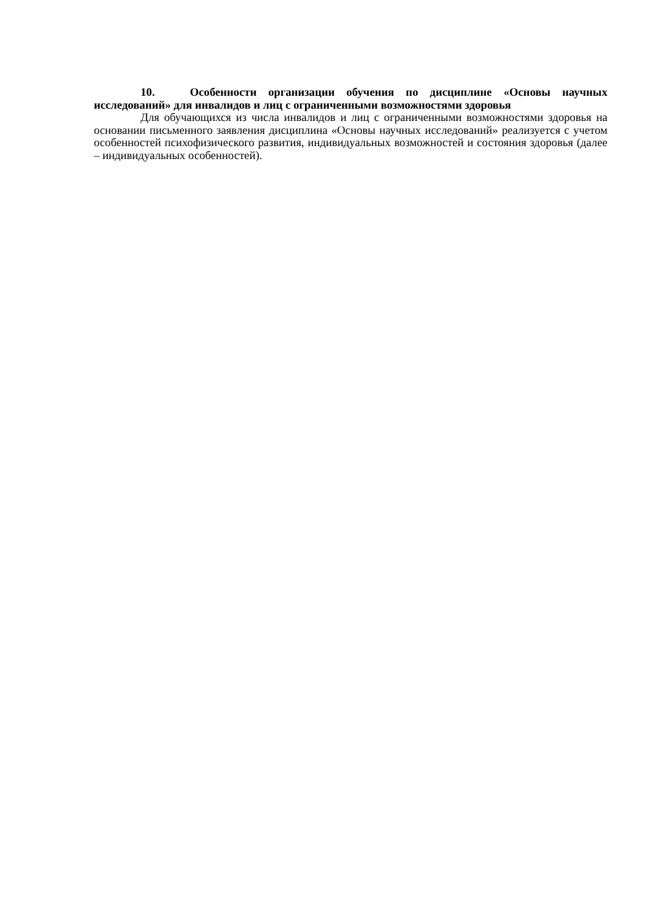10. Особенности организации обучения по дисциплине «Основы научных исследований» для инвалидов и лиц с ограниченными возможностями здоровья
Для обучающихся из числа инвалидов и лиц с ограниченными возможностями здоровья на основании письменного заявления дисциплина «Основы научных исследований» реализуется с учетом особенностей психофизического развития, индивидуальных возможностей и состояния здоровья (далее – индивидуальных особенностей).